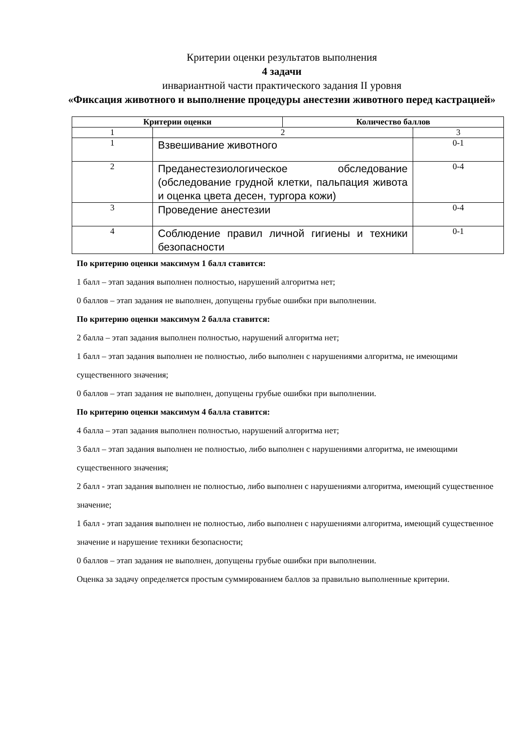Критерии оценки результатов выполнения
4 задачи
инвариантной части практического задания II уровня
«Фиксация животного и выполнение процедуры анестезии животного перед кастрацией»
| Критерии оценки | | Количество баллов | |
| --- | --- | --- | --- |
| 1 | 2 | | 3 |
| 1 | Взвешивание животного | | 0-1 |
| 2 | Преданестезиологическое обследование (обследование грудной клетки, пальпация живота и оценка цвета десен, тургора кожи) | | 0-4 |
| 3 | Проведение анестезии | | 0-4 |
| 4 | Соблюдение правил личной гигиены и техники безопасности | | 0-1 |
По критерию оценки максимум 1 балл ставится:
1 балл – этап задания выполнен полностью, нарушений алгоритма нет;
0 баллов – этап задания не выполнен, допущены грубые ошибки при выполнении.
По критерию оценки максимум 2 балла ставится:
2 балла – этап задания выполнен полностью, нарушений алгоритма нет;
1 балл – этап задания выполнен не полностью, либо выполнен с нарушениями алгоритма, не имеющими существенного значения;
0 баллов – этап задания не выполнен, допущены грубые ошибки при выполнении.
По критерию оценки максимум 4 балла ставится:
4 балла – этап задания выполнен полностью, нарушений алгоритма нет;
3 балл – этап задания выполнен не полностью, либо выполнен с нарушениями алгоритма, не имеющими существенного значения;
2 балл - этап задания выполнен не полностью, либо выполнен с нарушениями алгоритма, имеющий существенное значение;
1 балл - этап задания выполнен не полностью, либо выполнен с нарушениями алгоритма, имеющий существенное значение и нарушение техники безопасности;
0 баллов – этап задания не выполнен, допущены грубые ошибки при выполнении.
Оценка за задачу определяется простым суммированием баллов за правильно выполненные критерии.